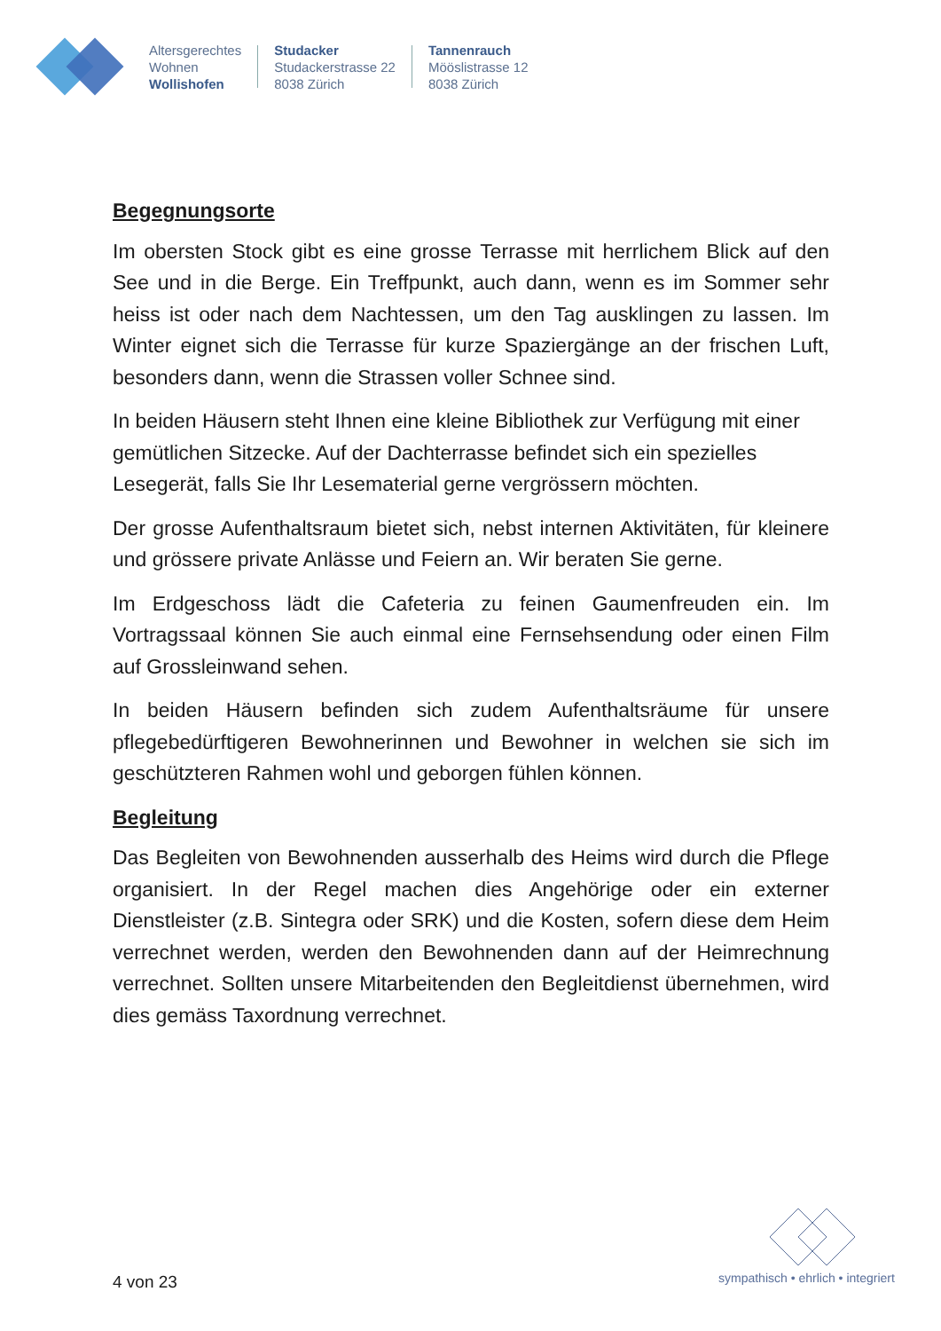Altersgerechtes
Wohnen
Wollishofen
Studacker
Studackerstrasse 22
8038 Zürich
Tannenrauch
Mööslistrasse 12
8038 Zürich
Begegnungsorte
Im obersten Stock gibt es eine grosse Terrasse mit herrlichem Blick auf den See und in die Berge. Ein Treffpunkt, auch dann, wenn es im Sommer sehr heiss ist oder nach dem Nachtessen, um den Tag ausklingen zu lassen. Im Winter eignet sich die Terrasse für kurze Spaziergänge an der frischen Luft, besonders dann, wenn die Strassen voller Schnee sind.
In beiden Häusern steht Ihnen eine kleine Bibliothek zur Verfügung mit einer gemütlichen Sitzecke. Auf der Dachterrasse befindet sich ein spezielles Lesegerät, falls Sie Ihr Lesematerial gerne vergrössern möchten.
Der grosse Aufenthaltsraum bietet sich, nebst internen Aktivitäten, für kleinere und grössere private Anlässe und Feiern an. Wir beraten Sie gerne.
Im Erdgeschoss lädt die Cafeteria zu feinen Gaumenfreuden ein. Im Vortragssaal können Sie auch einmal eine Fernsehsendung oder einen Film auf Grossleinwand sehen.
In beiden Häusern befinden sich zudem Aufenthaltsräume für unsere pflegebedürftigeren Bewohnerinnen und Bewohner in welchen sie sich im geschützteren Rahmen wohl und geborgen fühlen können.
Begleitung
Das Begleiten von Bewohnenden ausserhalb des Heims wird durch die Pflege organisiert. In der Regel machen dies Angehörige oder ein externer Dienstleister (z.B. Sintegra oder SRK) und die Kosten, sofern diese dem Heim verrechnet werden, werden den Bewohnenden dann auf der Heimrechnung verrechnet. Sollten unsere Mitarbeitenden den Begleitdienst übernehmen, wird dies gemäss Taxordnung verrechnet.
4 von 23
sympathisch • ehrlich • integriert